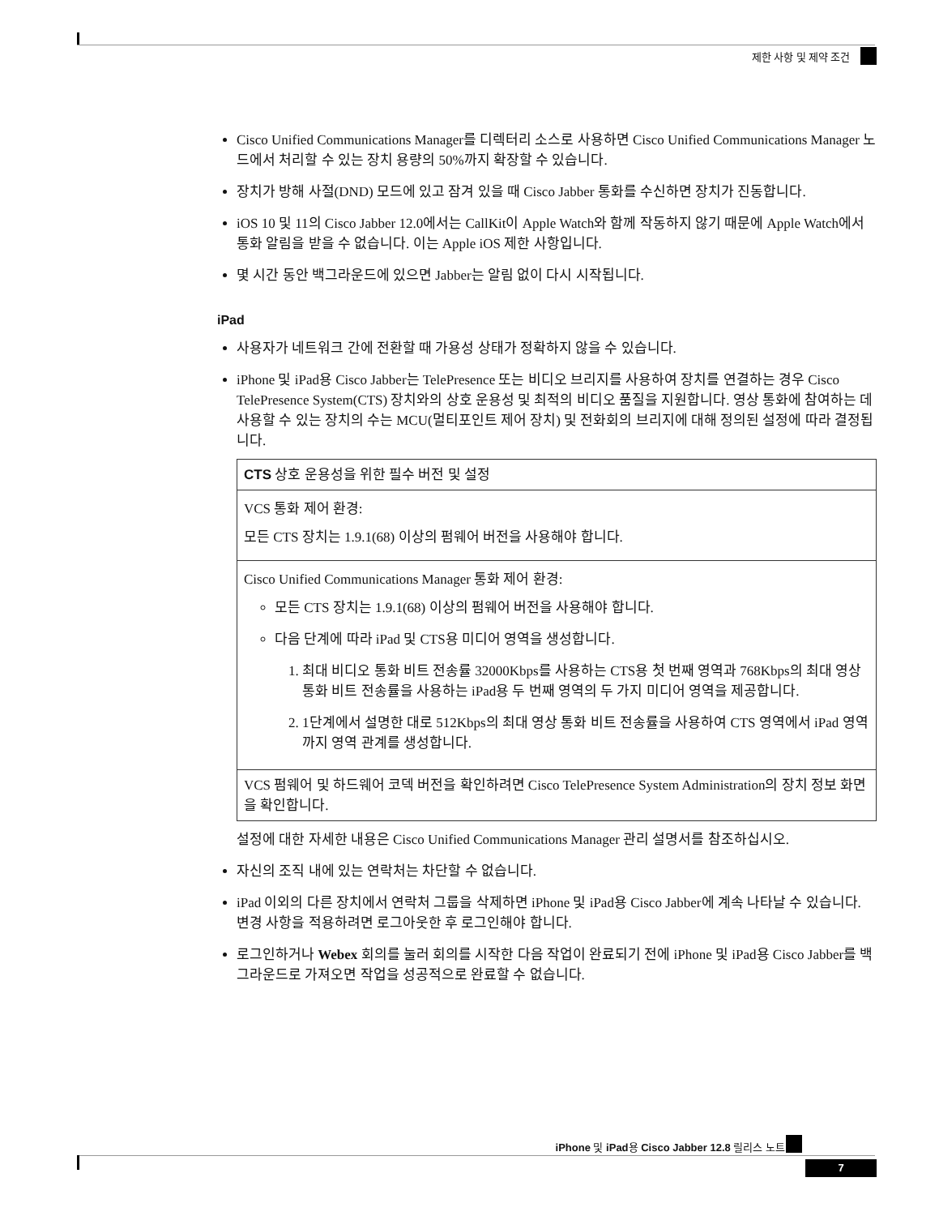제한 사항 및 제약 조건
Cisco Unified Communications Manager를 디렉터리 소스로 사용하면 Cisco Unified Communications Manager 노드에서 처리할 수 있는 장치 용량의 50%까지 확장할 수 있습니다.
장치가 방해 사절(DND) 모드에 있고 잠겨 있을 때 Cisco Jabber 통화를 수신하면 장치가 진동합니다.
iOS 10 및 11의 Cisco Jabber 12.0에서는 CallKit이 Apple Watch와 함께 작동하지 않기 때문에 Apple Watch에서 통화 알림을 받을 수 없습니다. 이는 Apple iOS 제한 사항입니다.
몇 시간 동안 백그라운드에 있으면 Jabber는 알림 없이 다시 시작됩니다.
iPad
사용자가 네트워크 간에 전환할 때 가용성 상태가 정확하지 않을 수 있습니다.
iPhone 및 iPad용 Cisco Jabber는 TelePresence 또는 비디오 브리지를 사용하여 장치를 연결하는 경우 Cisco TelePresence System(CTS) 장치와의 상호 운용성 및 최적의 비디오 품질을 지원합니다. 영상 통화에 참여하는 데 사용할 수 있는 장치의 수는 MCU(멀티포인트 제어 장치) 및 전화회의 브리지에 대해 정의된 설정에 따라 결정됩니다.
| CTS 상호 운용성을 위한 필수 버전 및 설정 |
| VCS 통화 제어 환경: 모든 CTS 장치는 1.9.1(68) 이상의 펌웨어 버전을 사용해야 합니다. |
| Cisco Unified Communications Manager 통화 제어 환경: 모든 CTS 장치는 1.9.1(68) 이상의 펌웨어 버전을 사용해야 합니다. 다음 단계에 따라 iPad 및 CTS용 미디어 영역을 생성합니다. 1. 최대 비디오 통화 비트 전송률 32000Kbps를 사용하는 CTS용 첫 번째 영역과 768Kbps의 최대 영상 통화 비트 전송률을 사용하는 iPad용 두 번째 영역의 두 가지 미디어 영역을 제공합니다. 2. 1단계에서 설명한 대로 512Kbps의 최대 영상 통화 비트 전송률을 사용하여 CTS 영역에서 iPad 영역까지 영역 관계를 생성합니다. |
| VCS 펌웨어 및 하드웨어 코덱 버전을 확인하려면 Cisco TelePresence System Administration의 장치 정보 화면을 확인합니다. |
설정에 대한 자세한 내용은 Cisco Unified Communications Manager 관리 설명서를 참조하십시오.
자신의 조직 내에 있는 연락처는 차단할 수 없습니다.
iPad 이외의 다른 장치에서 연락처 그룹을 삭제하면 iPhone 및 iPad용 Cisco Jabber에 계속 나타날 수 있습니다. 변경 사항을 적용하려면 로그아웃한 후 로그인해야 합니다.
로그인하거나 Webex 회의를 눌러 회의를 시작한 다음 작업이 완료되기 전에 iPhone 및 iPad용 Cisco Jabber를 백그라운드로 가져오면 작업을 성공적으로 완료할 수 없습니다.
iPhone 및 iPad용 Cisco Jabber 12.8 릴리스 노트
7